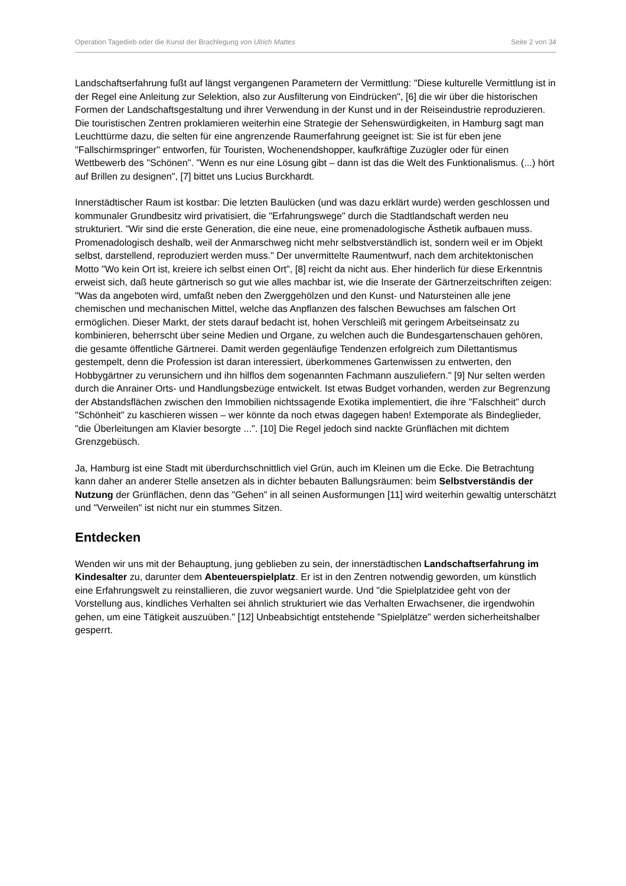Operation Tagedieb oder die Kunst der Brachlegung von Ulrich Mattes Seite 2 von 34
Landschaftserfahrung fußt auf längst vergangenen Parametern der Vermittlung: "Diese kulturelle Vermittlung ist in der Regel eine Anleitung zur Selektion, also zur Ausfilterung von Eindrücken", [6] die wir über die historischen Formen der Landschaftsgestaltung und ihrer Verwendung in der Kunst und in der Reiseindustrie reproduzieren. Die touristischen Zentren proklamieren weiterhin eine Strategie der Sehenswürdigkeiten, in Hamburg sagt man Leuchttürme dazu, die selten für eine angrenzende Raumerfahrung geeignet ist: Sie ist für eben jene "Fallschirmspringer" entworfen, für Touristen, Wochenendshopper, kaufkräftige Zuzügler oder für einen Wettbewerb des "Schönen". "Wenn es nur eine Lösung gibt – dann ist das die Welt des Funktionalismus. (...) hört auf Brillen zu designen", [7] bittet uns Lucius Burckhardt.
Innerstädtischer Raum ist kostbar: Die letzten Baulücken (und was dazu erklärt wurde) werden geschlossen und kommunaler Grundbesitz wird privatisiert, die "Erfahrungswege" durch die Stadtlandschaft werden neu strukturiert. "Wir sind die erste Generation, die eine neue, eine promenadologische Ästhetik aufbauen muss. Promenadologisch deshalb, weil der Anmarschweg nicht mehr selbstverständlich ist, sondern weil er im Objekt selbst, darstellend, reproduziert werden muss." Der unvermittelte Raumentwurf, nach dem architektonischen Motto "Wo kein Ort ist, kreiere ich selbst einen Ort", [8] reicht da nicht aus. Eher hinderlich für diese Erkenntnis erweist sich, daß heute gärtnerisch so gut wie alles machbar ist, wie die Inserate der Gärtnerzeitschriften zeigen: "Was da angeboten wird, umfaßt neben den Zwerggehölzen und den Kunst- und Natursteinen alle jene chemischen und mechanischen Mittel, welche das Anpflanzen des falschen Bewuchses am falschen Ort ermöglichen. Dieser Markt, der stets darauf bedacht ist, hohen Verschleiß mit geringem Arbeitseinsatz zu kombinieren, beherrscht über seine Medien und Organe, zu welchen auch die Bundesgartenschauen gehören, die gesamte öffentliche Gärtnerei. Damit werden gegenläufige Tendenzen erfolgreich zum Dilettantismus gestempelt, denn die Profession ist daran interessiert, überkommenes Gartenwissen zu entwerten, den Hobbygärtner zu verunsichern und ihn hilflos dem sogenannten Fachmann auszuliefern." [9] Nur selten werden durch die Anrainer Orts- und Handlungsbezüge entwickelt. Ist etwas Budget vorhanden, werden zur Begrenzung der Abstandsflächen zwischen den Immobilien nichtssagende Exotika implementiert, die ihre "Falschheit" durch "Schönheit" zu kaschieren wissen – wer könnte da noch etwas dagegen haben! Extemporate als Bindeglieder, "die Überleitungen am Klavier besorgte ...". [10] Die Regel jedoch sind nackte Grünflächen mit dichtem Grenzgebüsch.
Ja, Hamburg ist eine Stadt mit überdurchschnittlich viel Grün, auch im Kleinen um die Ecke. Die Betrachtung kann daher an anderer Stelle ansetzen als in dichter bebauten Ballungsräumen: beim Selbstverständis der Nutzung der Grünflächen, denn das "Gehen" in all seinen Ausformungen [11] wird weiterhin gewaltig unterschätzt und "Verweilen" ist nicht nur ein stummes Sitzen.
Entdecken
Wenden wir uns mit der Behauptung, jung geblieben zu sein, der innerstädtischen Landschaftserfahrung im Kindesalter zu, darunter dem Abenteuerspielplatz. Er ist in den Zentren notwendig geworden, um künstlich eine Erfahrungswelt zu reinstallieren, die zuvor wegsaniert wurde. Und "die Spielplatzidee geht von der Vorstellung aus, kindliches Verhalten sei ähnlich strukturiert wie das Verhalten Erwachsener, die irgendwohin gehen, um eine Tätigkeit auszuüben." [12] Unbeabsichtigt entstehende "Spielplätze" werden sicherheitshalber gesperrt.